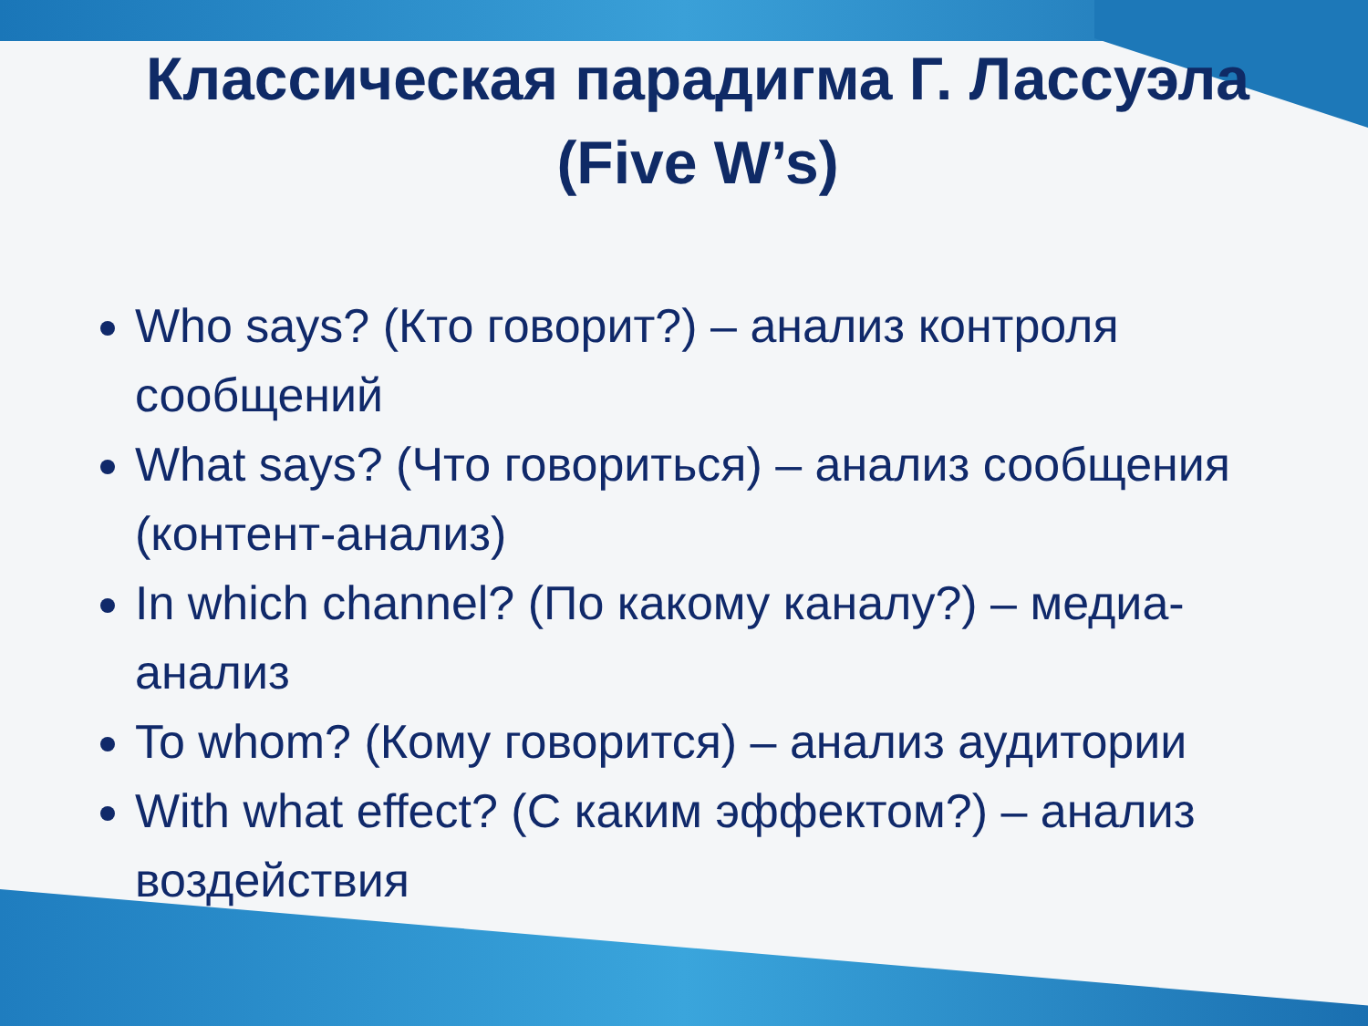Классическая парадигма Г. Лассуэла (Five W’s)
Who says? (Кто говорит?) – анализ контроля сообщений
What says? (Что говориться) – анализ сообщения (контент-анализ)
In which channel? (По какому каналу?) – медиа-анализ
To whom? (Кому говорится) – анализ аудитории
With what effect? (С каким эффектом?) – анализ воздействия